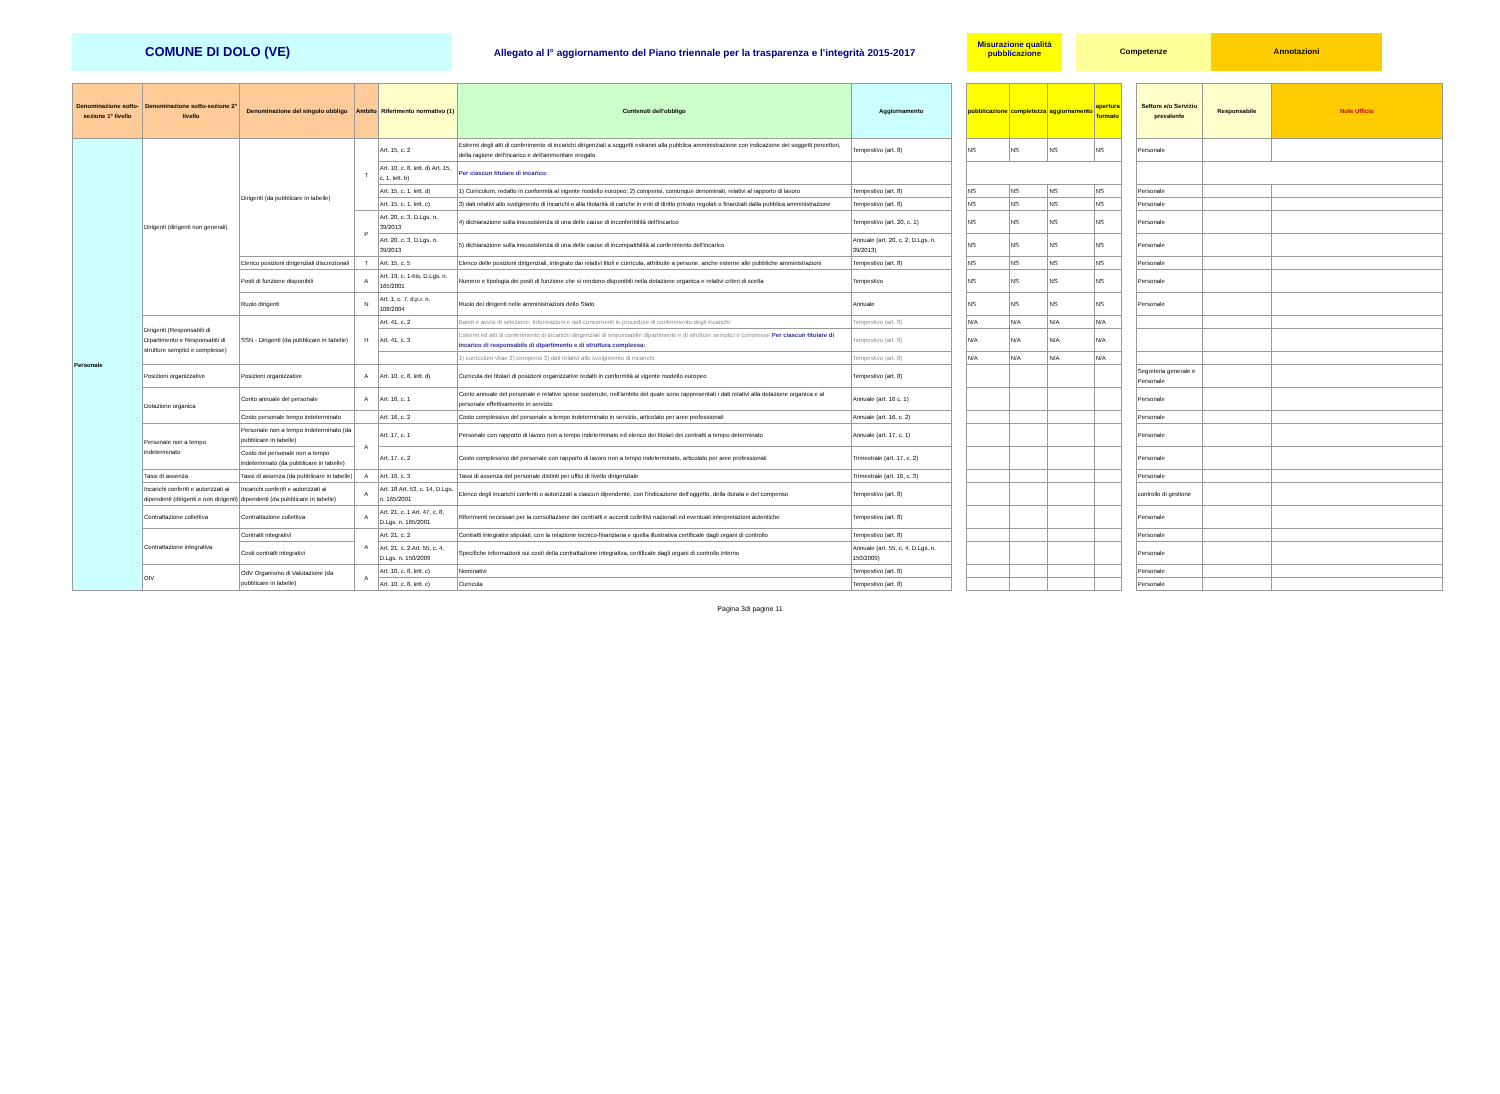COMUNE DI DOLO (VE)
Allegato al I° aggiornamento del Piano triennale per la trasparenza e l'integrità 2015-2017
Misurazione qualità pubblicazione
Competenze Annotazioni
| Denominazione sotto-sezione 1° livello | Denominazione sotto-sezione 2° livello | Denominazione del singolo obbligo | Ambito | Riferimento normativo (1) | Contenuti dell'obbligo | Aggiornamento | | pubblicazione | completezza | aggiornamento | apertura formato | | Settore e/o Servizio prevalente | Responsabile | Note Ufficio |
| --- | --- | --- | --- | --- | --- | --- | --- | --- | --- | --- | --- | --- | --- | --- | --- |
| Personale | Dirigenti (dirigenti non generali) | Dirigenti (da pubblicare in tabelle) | T | Art. 15, c. 2 | Estremi degli atti di conferimento di incarichi dirigenziali a soggetti estranei alla pubblica amministrazione con indicazione dei soggetti percettori, della ragione dell'incarico e dell'ammontare erogato | Tempestivo (art. 8) | | NS | NS | NS | NS | | Personale | | |
| | | | | Art. 10, c. 8, lett. d) Art. 15, c. 1, lett. b) | Per ciascun titolare di incarico: | | | | | | | | | | |
| | | | | Art. 15, c. 1, lett. d) | 1) Curriculum, redatto in conformità al vigente modello europeo; 2) compensi, comunque denominati, relativi al rapporto di lavoro | Tempestivo (art. 8) | | NS | NS | NS | NS | | Personale | | |
| | | | | Art. 15, c. 1, lett. c) | 3) dati relativi allo svolgimento di incarichi o alla titolarità di cariche in enti di diritto privato regolati o finanziati dalla pubblica amministrazione | Tempestivo (art. 8) | | NS | NS | NS | NS | | Personale | | |
| | | | P | Art. 20, c. 3, D.Lgs. n. 39/2013 | 4) dichiarazione sulla insussistenza di una delle cause di inconferibilità dell'incarico | Tempestivo (art. 20, c. 1) | | NS | NS | NS | NS | | Personale | | |
| | | | | Art. 20, c. 3, D.Lgs. n. 39/2013 | 5) dichiarazione sulla insussistenza di una delle cause di incompatibilità al conferimento dell'incarico | Annuale (art. 20, c. 2, D.Lgs. n. 39/2013) | | NS | NS | NS | NS | | Personale | | |
| | | Elenco posizioni dirigenziali discrezionali | T | Art. 15, c. 5 | Elenco delle posizioni dirigenziali, integrato dai relativi titoli e curricula, attribuite a persone, anche esterne alle pubbliche amministrazioni | Tempestivo (art. 8) | | NS | NS | NS | NS | | Personale | | |
| | | Posti di funzione disponibili | A | Art. 19, c. 1-bis, D.Lgs. n. 165/2001 | Numero e tipologia dei posti di funzione che si rendono disponibili nella dotazione organica e relativi criteri di scelta | Tempestivo | | NS | NS | NS | NS | | Personale | | |
| | | Ruolo dirigenti | N | Art. 1, c. 7, d.p.r. n. 108/2004 | Ruolo dei dirigenti nelle amministrazioni dello Stato | Annuale | | NS | NS | NS | NS | | Personale | | |
| | Dirigenti (Responsabili di Dipartimento e Responsabili di strutture semplici e complesse) | SSN - Dirigenti (da pubblicare in tabelle) | H | Art. 41, c. 2 | Bandi e avvisi di selezione; Informazioni e dati concernenti le procedure di conferimento degli incarichi | Tempestivo (art. 8) | | N/A | N/A | N/A | N/A | | | | |
| | | | | Art. 41, c. 3 | Estremi ed atti di conferimento di incarichi dirigenziali di responsabile dipartimento e di strutture semplici e complesse Per ciascun titolare di incarico di responsabile di dipartimento e di struttura complessa: | Tempestivo (art. 8) | | N/A | N/A | N/A | N/A | | | | |
| | | | | | 1) curriculum vitae 2) compensi 3) dati relativi allo svolgimento di incarichi | Tempestivo (art. 8) | | N/A | N/A | N/A | N/A | | | | |
| | Posizioni organizzative | Posizioni organizzative | A | Art. 10, c. 8, lett. d) | Curricula dei titolari di posizioni organizzative redatti in conformità al vigente modello europeo | Tempestivo (art. 8) | | | | | | | Segreteria generale e Personale | | |
| | Dotazione organica | Conto annuale del personale | A | Art. 16, c. 1 | Conto annuale del personale e relative spese sostenute, nell'ambito del quale sono rappresentati i dati relativi alla dotazione organica e al personale effettivamente in servizio | Annuale (art. 16 c. 1) | | | | | | | Personale | | |
| | | Costo personale tempo indeterminato | | Art. 16, c. 2 | Costo complessivo del personale a tempo indeterminato in servizio, articolato per aree professionali | Annuale (art. 16, c. 2) | | | | | | | Personale | | |
| | Personale non a tempo indeterminato | Personale non a tempo indeterminato (da pubblicare in tabelle) | A | Art. 17, c. 1 | Personale con rapporto di lavoro non a tempo indeterminato ed elenco dei titolari dei contratti a tempo determinato | Annuale (art. 17, c. 1) | | | | | | | Personale | | |
| | | Costo del personale non a tempo indeterminato (da pubblicare in tabelle) | | Art. 17, c. 2 | Costo complessivo del personale con rapporto di lavoro non a tempo indeterminato, articolato per aree professionali | Trimestrale (art. 17, c. 2) | | | | | | | Personale | | |
| | Tassi di assenza | Tassi di assenza (da pubblicare in tabelle) | A | Art. 16, c. 3 | Tassi di assenza del personale distinti per uffici di livello dirigenziale | Trimestrale (art. 16, c. 3) | | | | | | | Personale | | |
| | Incarichi conferiti e autorizzati ai dipendenti (dirigenti e non dirigenti) | Incarichi conferiti e autorizzati ai dipendenti (da pubblicare in tabelle) | A | Art. 18 Art. 53, c. 14, D.Lgs. n. 165/2001 | Elenco degli incarichi conferiti o autorizzati a ciascun dipendente, con l'indicazione dell'oggetto, della durata e del compenso | Tempestivo (art. 8) | | | | | | | controllo di gestione | | |
| | Contrattazione collettiva | Contrattazione collettiva | A | Art. 21, c. 1 Art. 47, c. 8, D.Lgs. n. 165/2001 | Riferimenti necessari per la consultazione dei contratti e accordi collettivi nazionali ed eventuali interpretazioni autentiche | Tempestivo (art. 8) | | | | | | | Personale | | |
| | Contrattazione integrativa | Contratti integrativi | A | Art. 21, c. 2 | Contratti integrativi stipulati, con la relazione tecnico-finanziaria e quella illustrativa certificate dagli organi di controllo | Tempestivo (art. 8) | | | | | | | Personale | | |
| | | Costi contratti integrativi | | Art. 21, c. 2 Art. 55, c. 4, D.Lgs. n. 150/2009 | Specifiche informazioni sui costi della contrattazione integrativa, certificate dagli organi di controllo interno | Annuale (art. 55, c. 4, D.Lgs. n. 150/2009) | | | | | | | Personale | | |
| | OIV | OdV Organismo di Valutazione (da pubblicare in tabelle) | A | Art. 10, c. 8, lett. c) | Nominativi | Tempestivo (art. 8) | | | | | | | Personale | | |
| | | | | Art. 10, c. 8, lett. c) | Curricula | Tempestivo (art. 8) | | | | | | | Personale | | |
Pagina 3di pagine 11